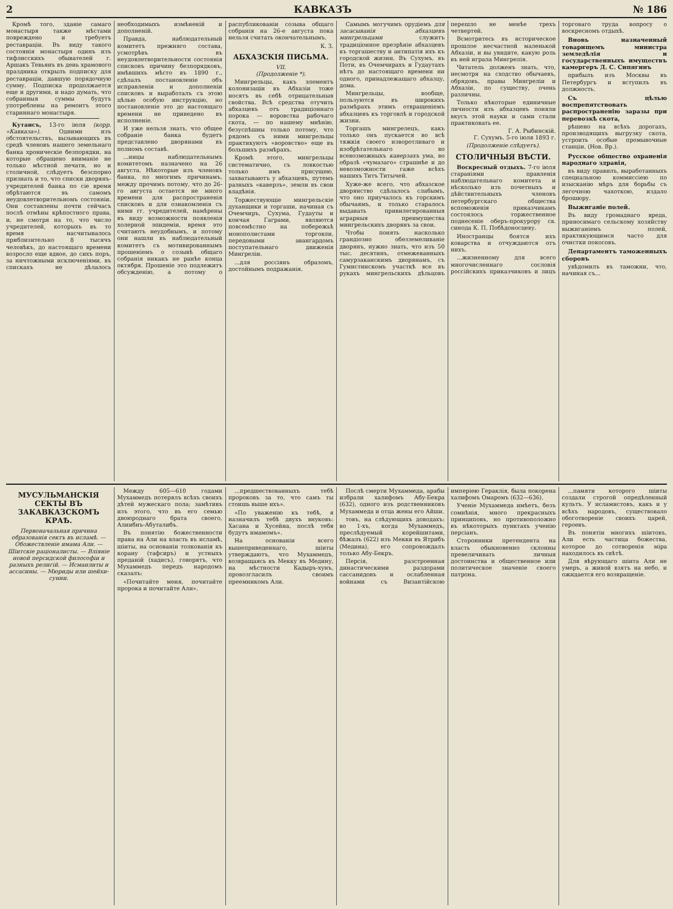2 КАВКАЗЪ № 186
Кромѣ того, зданіе самаго монастыря также мѣстами повреждено и требуетъ реставраціи. Въ виду такого состоянія монастыря одинъ изъ тифлисскихъ обывателей г. Аршакъ Тевьянъ въ день храмового праздника открылъ подписку для реставраціи, давшую порядочную сумму. Подписка продолжается еще и другими, и надо думать, что собранныя суммы будутъ употреблены на ремонтъ этого стариннаго монастыря.
Кутаисъ, 13-го іюля (корр. «Кавказа»). Одними изъ обстоятельствъ, вызывающихъ въ средѣ членовъ нашего земельнаго банка хроническіе безпорядки, на которые обращено вниманіе не только мѣстной печати, но и столичной, слѣдуетъ безспорно признать и то, что списки дворянъ-учредителей банка по сіе время обрѣтаются въ самомъ неудовлетворительномъ состояніи. Они составлены почти сейчасъ послѣ отмѣны крѣпостного права, и, не смотря на то, что число учредителей, которыхъ въ то время насчитывалось приблизительно 8 тысячъ человѣкъ, до настоящаго времени возросло еще вдвое, до сихъ поръ, за ничтожными исключеніями, въ спискахъ не дѣлалось необходимыхъ измѣненій и дополненій.
Правда, наблюдательный комитетъ прежняго состава, усмотрѣвъ въ неудовлетворительности состоянія списковъ причину безпорядковъ, имѣвшихъ мѣсто въ 1890 г., сдѣлалъ постановленіе объ исправленіи и дополненіи списковъ и выработалъ съ этою цѣлью особую инструкцію, но постановленіе это до настоящаго времени не приведено въ исполненіе.
И уже нельзя знать, что общее собраніе банка будетъ представлено дворянами въ полномъ составѣ.
...ницы наблюдательнымъ комитетомъ назначено на 26 августа. Нѣкоторые изъ членовъ банка, по многимъ причинамъ, между прочимъ потому, что до 26-го августа остается не много времени для распространенія списковъ и для ознакомленія съ ними гг. учредителей, намѣрены въ виду возможности появленія холерной эпидеміи, время это считаютъ неудобнымъ, и потому они нашли въ наблюдательный комитетъ съ мотивированнымъ прошеніемъ о созывѣ общаго собранія никакъ не ранѣе конца октября. Прошеніе это подлежитъ обсужденію, а потому о распубликованіи созыва общаго собранія на 26-е августа пока нельзя считать окончательнымъ.
К. З.
АБХАЗСКІЯ ПИСЬМА.
VII.
(Продолженіе *).
Мингрельцы, какъ элементъ колонизаціи въ Абхазіи тоже носятъ въ себѣ отрицательныя свойства. Всѣ средства отучить абхазцевъ отъ традиціоннаго порока — воровства рабочаго скота, — по нашему мнѣнію, безуспѣшны только потому, что рядомъ съ ними мингрельцы практикуютъ «воровство» еще въ большихъ размѣрахъ.
Кромѣ этого, мингрельцы систематично, съ ловкостью только имъ присущею, захватываютъ у абхазцевъ, путемъ разныхъ «каверзъ», земли въ свои владѣнія.
Торжествующіе мингрельскіе духанщики и торгаши, начиная съ Очемчиръ, Сухума, Гудауты и кончая Гаграми, являются повсемѣстно на побережьѣ монополистами торговли, передовыми авангардомъ поступательнаго движенія Мингреліи.
...для россіянъ образомъ, достойнымъ подражанія.
Самымъ могучимъ орудіемъ для засасыванія абхазцевъ мингрельцами служитъ традиціонное презрѣніе абхазцевъ къ торгашеству и антипатія ихъ къ городской жизни. Въ Сухумъ, въ Поти, въ Очемчирахъ и Гудаутахъ нѣтъ до настоящаго времени ни одного, принадлежащаго абхазцу, дома.
Мингрельцы, вообще, пользуются въ широкихъ размѣрахъ этимъ отвращеніемъ абхазцевъ къ торговлѣ и городской жизни.
Торгашъ мингрелецъ, какъ только онъ пускается во всѣ тяжкія своего изворотливаго и изобрѣтательнаго во всевозможныхъ каверзахъ ума, во образѣ «чумазаго» страшнѣе и до невозможности гаже всѣхъ нашихъ Титъ Титычей.
Хуже-же всего, что абхазское дворянство сдѣлалось слабымъ, что оно приучалось къ горскимъ обычаямъ, и только старалось выдавать привилегированныя аграрныя преимущества мингрельскихъ дворянъ за свои.
Чтобы понять насколько грандіозно обезземеливаніе дворянъ, нужно знать, что изъ 50 тыс. десятинъ, отмежеванныхъ самурзаканскимъ дворянамъ, съ Гумистинскомъ участкѣ все въ рукахъ мингрельскихъ дѣльцовъ перешло не менѣе трехъ четвертей.
Всмотритесь въ историческое прошлое несчастной маленькой Абхазіи, и вы увидите, какую роль въ ней играла Мингрелія.
Читатель долженъ знать, что, несмотря на сходство обычаевъ, обрядовъ, правы Мингреліи и Абхазіи, по существу, очень различны.
Только нѣкоторые единичные личности изъ абхазцевъ поняли вкусъ этой науки и сами стали практиковать ее.
Г. А. Рыбинскій.
Г. Сухумъ. 5-го іюля 1893 г.
(Продолженіе слѣдуетъ).
СТОЛИЧНЫЯ ВѢСТИ.
Воскресный отдыхъ. 7-го іюля стараніями правленія наблюдательнаго комитета и нѣсколько изъ почетныхъ и дѣйствительныхъ членовъ петербургскаго общества вспоможенія приказчикамъ состоялось торжественное поднесеніе оберъ-прокурору св. синода К. П. Побѣдоносцеву.
Иностранцы боятся ихъ коварства и отчуждаются отъ нихъ.
...жизненному для всего многочисленнаго сословія россійскихъ приказчиковъ и лицъ торговаго труда вопросу о воскресномъ отдыхѣ.
Вновь назначенный товарищемъ министра земледѣлія и государственныхъ имуществъ камергеръ Д. С. Сипягинъ
прибылъ изъ Москвы въ Петербургъ и вступилъ въ должность.
Съ цѣлью воспрепятствовать распространенію заразы при перевозкѣ скота,
рѣшено на всѣхъ дорогахъ, производящихъ выгрузку скота, устроить особые промывочные станціи. (Нов. Вр.).
Русское общество охраненія народнаго здравія,
въ виду правилъ, выработанныхъ специальною коммиссіею по изысканію мѣръ для борьбы съ легочною чахоткою, издало брошюру.
Выжиганіе полей.
Въ виду громаднаго вреда, приносимаго сельскому хозяйству выжиганіемъ полей, практикующимся часто для очистки покосовъ.
Департаментъ таможенныхъ сборовъ
увѣдомилъ въ таможни, что, начиная съ...
МУСУЛЬМАНСКІЯ СЕКТЫ ВЪ ЗАКАВКАЗСКОМЪ КРАѢ.
Первоначальная причина образованія сектъ въ исламѣ. — Обожествленіе имама Али. — Шіитскіе раціоналисты. — Вліяніе новой персидской философіи и разныхъ религій. — Исмаилиты и ассасины. — Мюриды или шейхи-сунни.
Между 605—610 годами Мухаммедъ потерялъ всѣхъ своихъ дѣтей мужескаго пола; замѣтивъ изъ этого, что въ его семью двоюроднаго брата своего, Алиибнъ-Абуталибъ.
Въ понятію божественности права на Али на власть въ исламѣ, шіиты, на основаніи толкованія къ корану (тафсиръ) и устныхъ преданій (хадисъ), говорятъ, что Мухаммедъ передъ народомъ сказалъ:
«Почитайте меня, почитайте пророка и почитайте Али».
...предшествованныхъ тебѣ пророковъ за то, что самъ ты стоишь выше ихъ».
«По уваженію къ тебѣ, я назначилъ тебѣ двухъ внуковъ: Хасана и Хусейна, послѣ тебя будутъ имамомъ».
На основаніи всего вышеприведеннаго, шіиты утверждаютъ, что Мухаммедъ, возвращаясь въ Мекку въ Медину, на мѣстности Кадыръ-хунъ, провозгласилъ своимъ преемникомъ Али.
Послѣ смерти Мухаммеда, арабы избрали халифомъ Абу-Бекра (632), одного изъ родственниковъ Мухаммеда и отца жены его Айши.
товъ, на слѣдующихъ доводахъ: во 1-хъ, когда Мухаммедъ, преслѣдуемый корейшитами, бѣжалъ (622) изъ Мекки въ Ятрибъ (Медина), его сопровождалъ только Абу-Бекръ.
Персія, разстроенная династическими раздорами сассанидовъ и ослабленная войнами съ Византійскою имперіею Гераклія, была покорена халифомъ Омаромъ (632—636).
Ученіе Мухаммеда имѣетъ, безъ сомнѣнія, много прекрасныхъ принциповъ, но противоположно въ нѣкоторыхъ пунктахъ ученію персіанъ.
Сторонники претендента на власть обыкновенно склонны превеличивать личныя достоинства и общественное или политическое значеніе своего патрона.
...памяти которого шіиты создали строгой опредѣленный культъ. У исламистовъ, какъ и у всѣхъ народовъ, существовало обоготвореніе своихъ царей, героевъ.
Въ понятіи многихъ шіитовъ, Али есть частица божества, которое до сотворенія міра находилось въ свѣтѣ.
Для вѣрующаго шіита Али не умеръ, а живой взятъ на небо, и ожидается его возвращеніе.